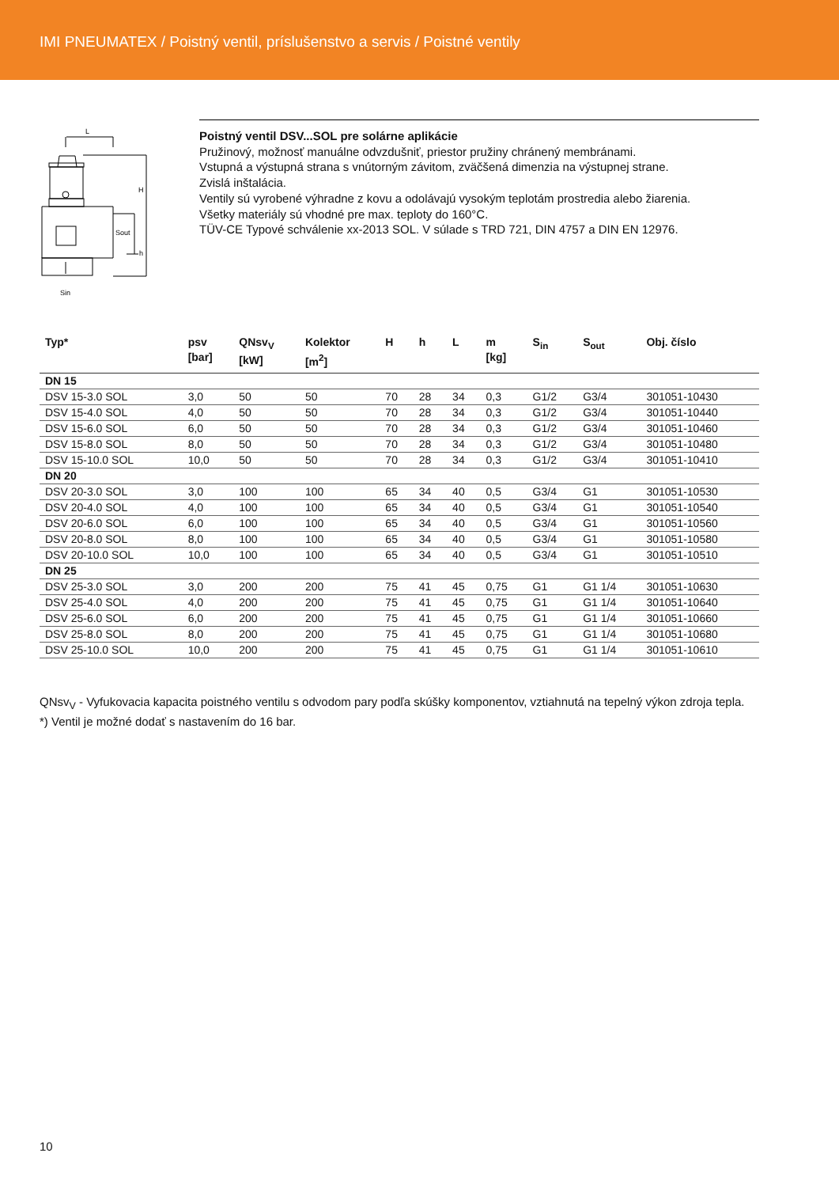IMI PNEUMATEX / Poistný ventil, príslušenstvo a servis / Poistné ventily
L
H
Sout
h
Sin
Poistný ventil DSV...SOL pre solárne aplikácie
Pružinový, možnosť manuálne odvzdušniť, priestor pružiny chránený membránami.
Vstupná a výstupná strana s vnútorným závitom, zväčšená dimenzia na výstupnej strane.
Zvislá inštalácia.
Ventily sú vyrobené výhradne z kovu a odolávajú vysokým teplotám prostredia alebo žiarenia.
Všetky materiály sú vhodné pre max. teploty do 160°C.
TÜV-CE Typové schválenie xx-2013 SOL. V súlade s TRD 721, DIN 4757 a DIN EN 12976.
| Typ* | psv [bar] | QNsv<sub>V</sub> [kW] | Kolektor [m<sup>2</sup>] | H | h | L | m [kg] | S<sub>in</sub> | S<sub>out</sub> | Obj. číslo |
| --- | --- | --- | --- | --- | --- | --- | --- | --- | --- | --- |
| DN 15 | | | | | | | | | | |
| DSV 15-3.0 SOL | 3,0 | 50 | 50 | 70 | 28 | 34 | 0,3 | G1/2 | G3/4 | 301051-10430 |
| DSV 15-4.0 SOL | 4,0 | 50 | 50 | 70 | 28 | 34 | 0,3 | G1/2 | G3/4 | 301051-10440 |
| DSV 15-6.0 SOL | 6,0 | 50 | 50 | 70 | 28 | 34 | 0,3 | G1/2 | G3/4 | 301051-10460 |
| DSV 15-8.0 SOL | 8,0 | 50 | 50 | 70 | 28 | 34 | 0,3 | G1/2 | G3/4 | 301051-10480 |
| DSV 15-10.0 SOL | 10,0 | 50 | 50 | 70 | 28 | 34 | 0,3 | G1/2 | G3/4 | 301051-10410 |
| DN 20 | | | | | | | | | | |
| DSV 20-3.0 SOL | 3,0 | 100 | 100 | 65 | 34 | 40 | 0,5 | G3/4 | G1 | 301051-10530 |
| DSV 20-4.0 SOL | 4,0 | 100 | 100 | 65 | 34 | 40 | 0,5 | G3/4 | G1 | 301051-10540 |
| DSV 20-6.0 SOL | 6,0 | 100 | 100 | 65 | 34 | 40 | 0,5 | G3/4 | G1 | 301051-10560 |
| DSV 20-8.0 SOL | 8,0 | 100 | 100 | 65 | 34 | 40 | 0,5 | G3/4 | G1 | 301051-10580 |
| DSV 20-10.0 SOL | 10,0 | 100 | 100 | 65 | 34 | 40 | 0,5 | G3/4 | G1 | 301051-10510 |
| DN 25 | | | | | | | | | | |
| DSV 25-3.0 SOL | 3,0 | 200 | 200 | 75 | 41 | 45 | 0,75 | G1 | G1 1/4 | 301051-10630 |
| DSV 25-4.0 SOL | 4,0 | 200 | 200 | 75 | 41 | 45 | 0,75 | G1 | G1 1/4 | 301051-10640 |
| DSV 25-6.0 SOL | 6,0 | 200 | 200 | 75 | 41 | 45 | 0,75 | G1 | G1 1/4 | 301051-10660 |
| DSV 25-8.0 SOL | 8,0 | 200 | 200 | 75 | 41 | 45 | 0,75 | G1 | G1 1/4 | 301051-10680 |
| DSV 25-10.0 SOL | 10,0 | 200 | 200 | 75 | 41 | 45 | 0,75 | G1 | G1 1/4 | 301051-10610 |
QNsv<sub>V</sub> - Vyfukovacia kapacita poistného ventilu s odvodom pary podľa skúšky komponentov, vztiahnutá na tepelný výkon zdroja tepla.
*) Ventil je možné dodať s nastavením do 16 bar.
10